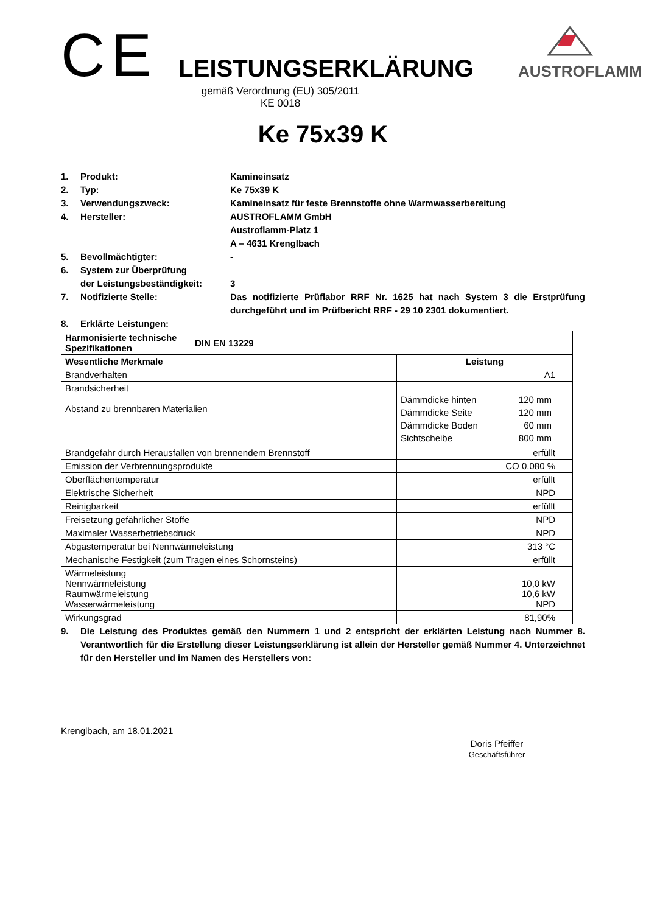CE
LEISTUNGSERKLÄRUNG
AUSTROFLAMM
gemäß Verordnung (EU) 305/2011
KE 0018
Ke 75x39 K
1. Produkt: Kamineinsatz
2. Typ: Ke 75x39 K
3. Verwendungszweck: Kamineinsatz für feste Brennstoffe ohne Warmwasserbereitung
4. Hersteller: AUSTROFLAMM GmbH
Austroflamm-Platz 1
A – 4631 Krenglbach
5. Bevollmächtigter: -
6. System zur Überprüfung
der Leistungsbeständigkeit:
3
7. Notifizierte Stelle: Das notifizierte Prüflabor RRF Nr. 1625 hat nach System 3 die Erstprüfung durchgeführt und im Prüfbericht RRF - 29 10 2301 dokumentiert.
8. Erklärte Leistungen:
| Harmonisierte technische Spezifikationen | DIN EN 13229 | |
| --- | --- | --- |
| Wesentliche Merkmale | | Leistung |
| Brandverhalten | | A1 |
| Brandsicherheit Abstand zu brennbaren Materialien | | / Dämmdicke hinten / 120 mm / / Dämmdicke Seite / 120 mm / / Dämmdicke Boden / 60 mm / / Sichtscheibe / 800 mm / |
| Brandgefahr durch Herausfallen von brennendem Brennstoff | | erfüllt |
| Emission der Verbrennungsprodukte | | CO 0,080 % |
| Oberflächentemperatur | | erfüllt |
| Elektrische Sicherheit | | NPD |
| Reinigbarkeit | | erfüllt |
| Freisetzung gefährlicher Stoffe | | NPD |
| Maximaler Wasserbetriebsdruck | | NPD |
| Abgastemperatur bei Nennwärmeleistung | | 313 °C |
| Mechanische Festigkeit (zum Tragen eines Schornsteins) | | erfüllt |
| Wärmeleistung Nennwärmeleistung Raumwärmeleistung Wasserwärmeleistung | | 10,0 kW 10,6 kW NPD |
| Wirkungsgrad | | 81,90% |
9. Die Leistung des Produktes gemäß den Nummern 1 und 2 entspricht der erklärten Leistung nach Nummer 8. Verantwortlich für die Erstellung dieser Leistungserklärung ist allein der Hersteller gemäß Nummer 4. Unterzeichnet für den Hersteller und im Namen des Herstellers von:
Krenglbach, am 18.01.2021
Doris Pfeiffer
Geschäftsführer